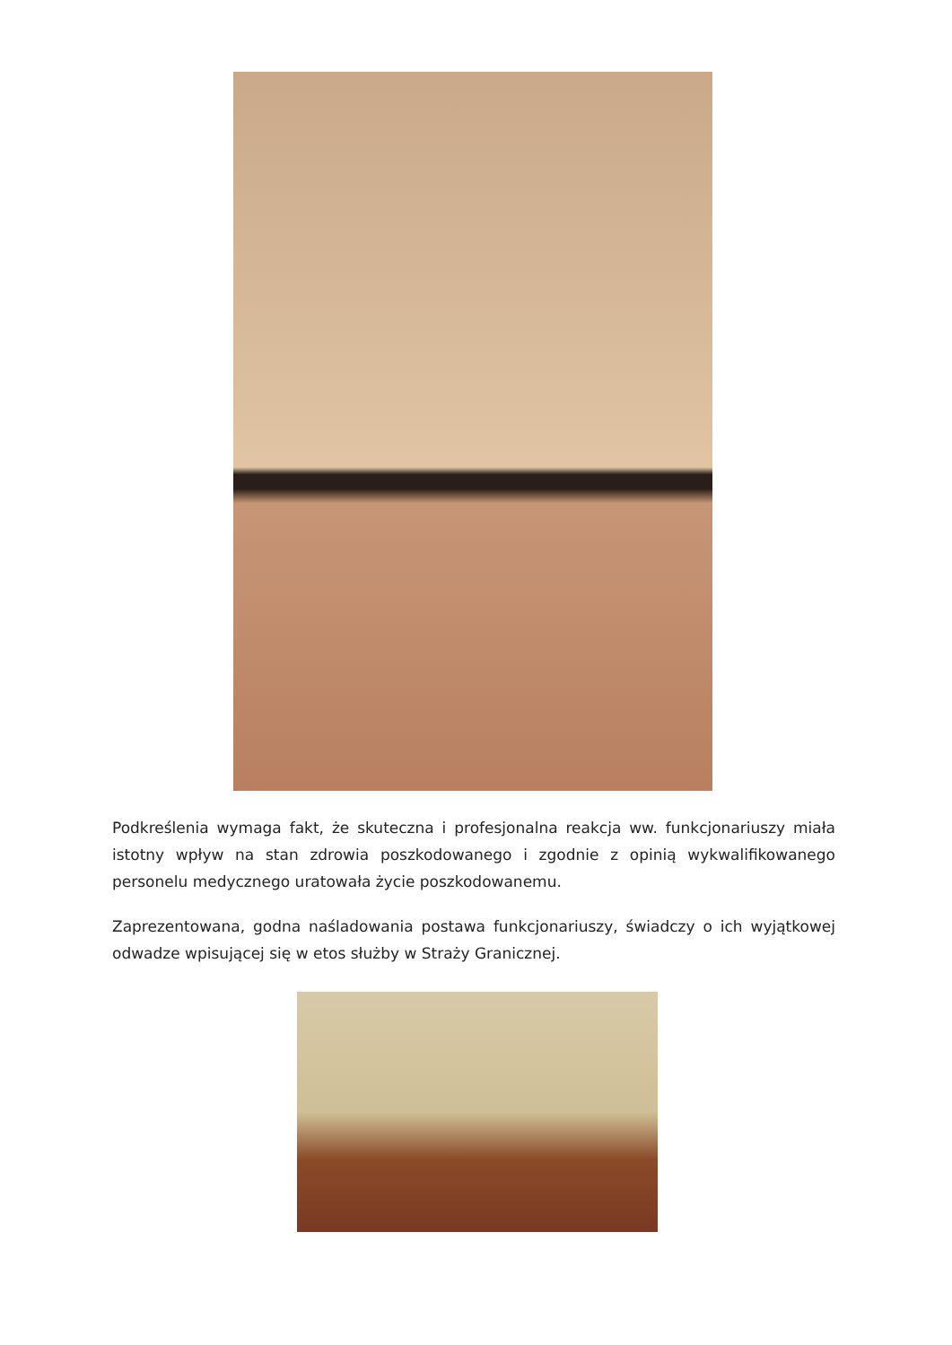Podkreślenia wymaga fakt, że skuteczna i profesjonalna reakcja ww. funkcjonariuszy miała istotny wpływ na stan zdrowia poszkodowanego i zgodnie z opinią wykwalifikowanego personelu medycznego uratowała życie poszkodowanemu.
Zaprezentowana, godna naśladowania postawa funkcjonariuszy, świadczy o ich wyjątkowej odwadze wpisującej się w etos służby w Straży Granicznej.